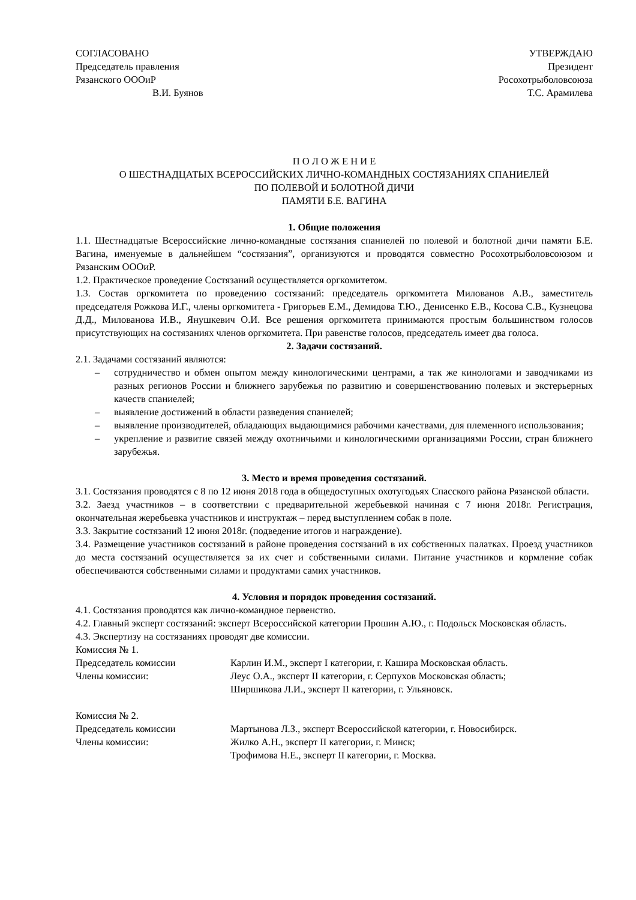СОГЛАСОВАНО
Председатель правления
Рязанского ОООиР
В.И. Буянов
УТВЕРЖДАЮ
Президент
Росохотрыболовсоюза
Т.С. Арамилева
П О Л О Ж Е Н И Е
О ШЕСТНАДЦАТЫХ ВСЕРОССИЙСКИХ ЛИЧНО-КОМАНДНЫХ СОСТЯЗАНИЯХ СПАНИЕЛЕЙ
ПО ПОЛЕВОЙ И БОЛОТНОЙ ДИЧИ
ПАМЯТИ Б.Е. ВАГИНА
1. Общие положения
1.1. Шестнадцатые Всероссийские лично-командные состязания спаниелей по полевой и болотной дичи памяти Б.Е. Вагина, именуемые в дальнейшем “состязания”, организуются и проводятся совместно Росохотрыболовсоюзом и Рязанским ОООиР.
1.2. Практическое проведение Состязаний осуществляется оргкомитетом.
1.3. Состав оргкомитета по проведению состязаний: председатель оргкомитета Милованов А.В., заместитель председателя Рожкова И.Г., члены оргкомитета - Григорьев Е.М., Демидова Т.Ю., Денисенко Е.В., Косова С.В., Кузнецова Д.Д., Милованова И.В., Янушкевич О.И. Все решения оргкомитета принимаются простым большинством голосов присутствующих на состязаниях членов оргкомитета. При равенстве голосов, председатель имеет два голоса.
2. Задачи состязаний.
2.1. Задачами состязаний являются:
– сотрудничество и обмен опытом между кинологическими центрами, а так же кинологами и заводчиками из разных регионов России и ближнего зарубежья по развитию и совершенствованию полевых и экстерьерных качеств спаниелей;
– выявление достижений в области разведения спаниелей;
– выявление производителей, обладающих выдающимися рабочими качествами, для племенного использования;
– укрепление и развитие связей между охотничьими и кинологическими организациями России, стран ближнего зарубежья.
3. Место и время проведения состязаний.
3.1. Состязания проводятся с 8 по 12 июня 2018 года в общедоступных охотугодьях Спасского района Рязанской области.
3.2. Заезд участников – в соответствии с предварительной жеребьевкой начиная с 7 июня 2018г. Регистрация, окончательная жеребьевка участников и инструктаж – перед выступлением собак в поле.
3.3. Закрытие состязаний 12 июня 2018г. (подведение итогов и награждение).
3.4. Размещение участников состязаний в районе проведения состязаний в их собственных палатках. Проезд участников до места состязаний осуществляется за их счет и собственными силами. Питание участников и кормление собак обеспечиваются собственными силами и продуктами самих участников.
4. Условия и порядок проведения состязаний.
4.1. Состязания проводятся как лично-командное первенство.
4.2. Главный эксперт состязаний: эксперт Всероссийской категории Прошин А.Ю., г. Подольск Московская область.
4.3. Экспертизу на состязаниях проводят две комиссии.
Комиссия № 1.
| Председатель комиссии | Карлин И.М., эксперт I категории, г. Кашира Московская область. |
| Члены комиссии: | Леус О.А., эксперт II категории, г. Серпухов Московская область; |
| | Ширшикова Л.И., эксперт II категории, г. Ульяновск. |
Комиссия № 2.
| Председатель комиссии | Мартынова Л.З., эксперт Всероссийской категории, г. Новосибирск. |
| Члены комиссии: | Жилко А.Н., эксперт II категории, г. Минск; |
| | Трофимова Н.Е., эксперт II категории, г. Москва. |